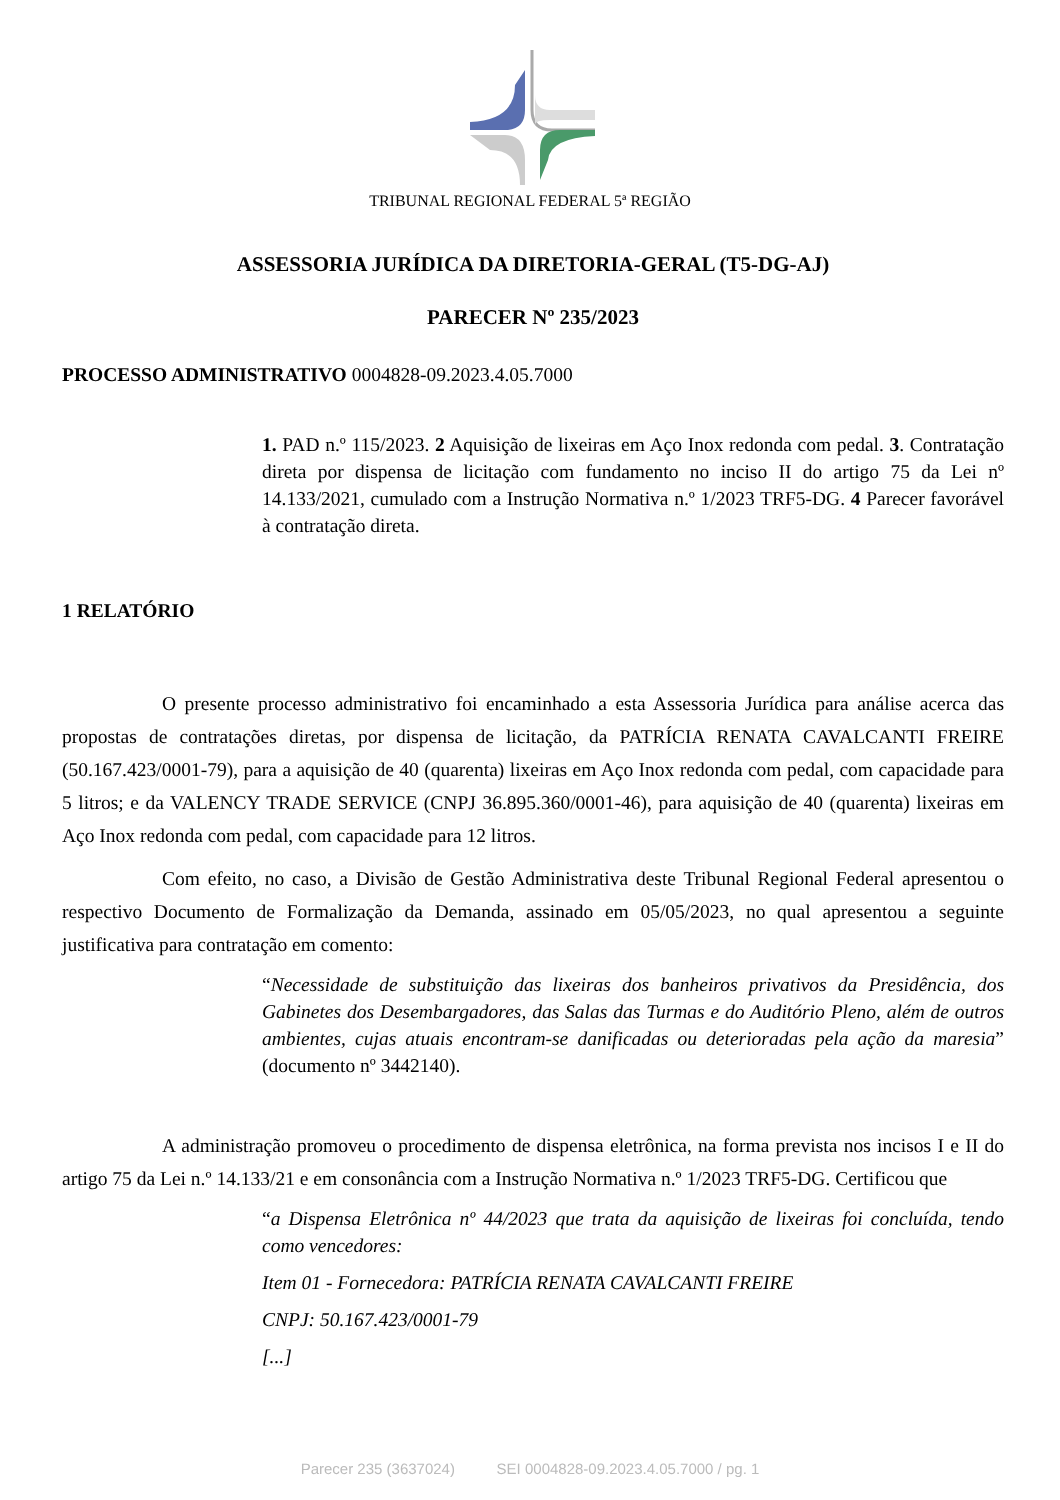TRIBUNAL REGIONAL FEDERAL 5ª REGIÃO
ASSESSORIA JURÍDICA DA DIRETORIA-GERAL (T5-DG-AJ)
PARECER Nº 235/2023
PROCESSO ADMINISTRATIVO 0004828-09.2023.4.05.7000
1. PAD n.º 115/2023. 2 Aquisição de lixeiras em Aço Inox redonda com pedal. 3. Contratação direta por dispensa de licitação com fundamento no inciso II do artigo 75 da Lei nº 14.133/2021, cumulado com a Instrução Normativa n.º 1/2023 TRF5-DG. 4 Parecer favorável à contratação direta.
1 RELATÓRIO
O presente processo administrativo foi encaminhado a esta Assessoria Jurídica para análise acerca das propostas de contratações diretas, por dispensa de licitação, da PATRÍCIA RENATA CAVALCANTI FREIRE (50.167.423/0001-79), para a aquisição de 40 (quarenta) lixeiras em Aço Inox redonda com pedal, com capacidade para 5 litros; e da VALENCY TRADE SERVICE (CNPJ 36.895.360/0001-46), para aquisição de 40 (quarenta) lixeiras em Aço Inox redonda com pedal, com capacidade para 12 litros.
Com efeito, no caso, a Divisão de Gestão Administrativa deste Tribunal Regional Federal apresentou o respectivo Documento de Formalização da Demanda, assinado em 05/05/2023, no qual apresentou a seguinte justificativa para contratação em comento:
“Necessidade de substituição das lixeiras dos banheiros privativos da Presidência, dos Gabinetes dos Desembargadores, das Salas das Turmas e do Auditório Pleno, além de outros ambientes, cujas atuais encontram-se danificadas ou deterioradas pela ação da maresia” (documento nº 3442140).
A administração promoveu o procedimento de dispensa eletrônica, na forma prevista nos incisos I e II do artigo 75 da Lei n.º 14.133/21 e em consonância com a Instrução Normativa n.º 1/2023 TRF5-DG. Certificou que
“a Dispensa Eletrônica nº 44/2023 que trata da aquisição de lixeiras foi concluída, tendo como vencedores:
Item 01 - Fornecedora: PATRÍCIA RENATA CAVALCANTI FREIRE
CNPJ: 50.167.423/0001-79
[...]
Parecer 235 (3637024) SEI 0004828-09.2023.4.05.7000 / pg. 1